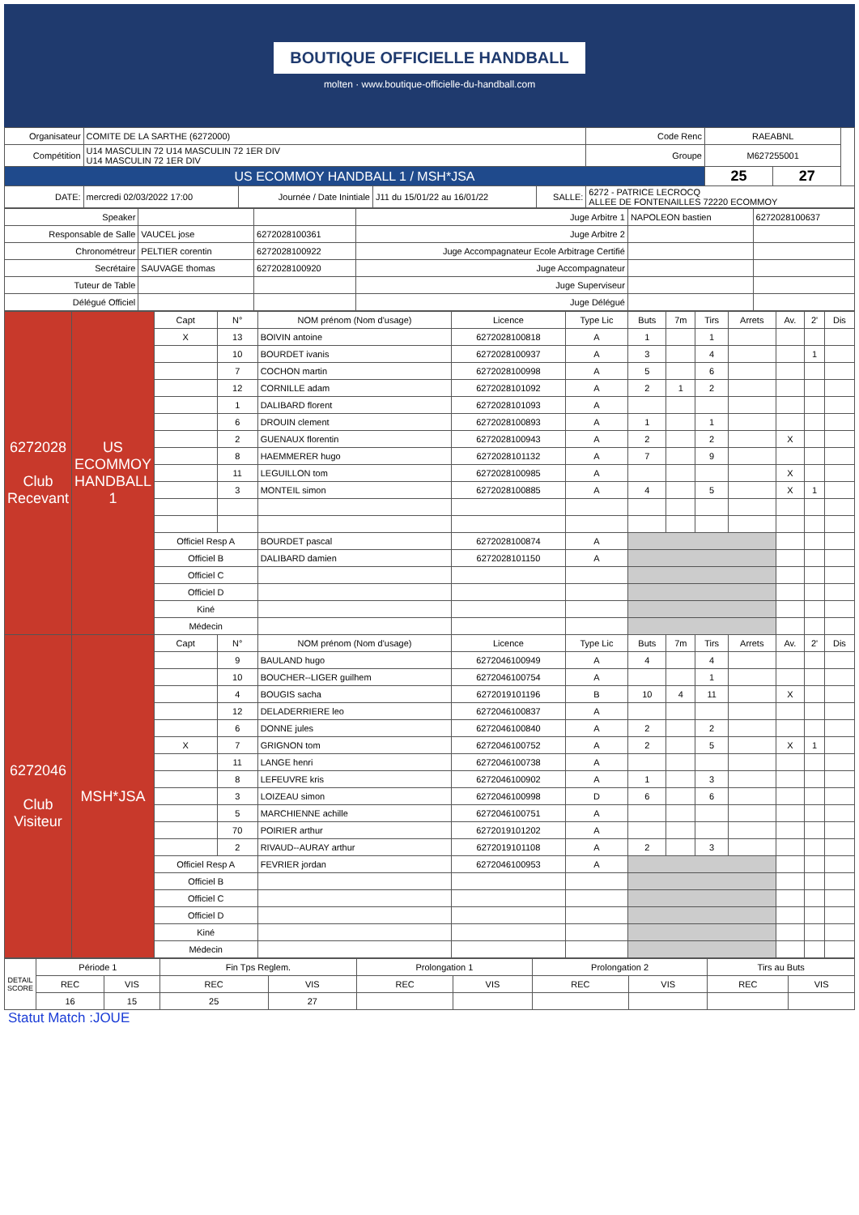BOUTIQUE OFFICIELLE HANDBALL
molten · www.boutique-officielle-du-handball.com
| Organisateur | COMITE DE LA SARTHE (6272000) | | | | | Code Renc | RAEABNL | | |
| Compétition | U14 MASCULIN 72 U14 MASCULIN 72 1ER DIV U14 MASCULIN 72 1ER DIV | | | | | Groupe | M627255001 | | |
| US ECOMMOY HANDBALL 1 / MSH*JSA | | | | | | | 25 | 27 | |
| DATE: | mercredi 02/03/2022 17:00 | Journée / Date Inintiale | J11 du 15/01/22 au 16/01/22 | SALLE: | 6272 - PATRICE LECROCQ ALLEE DE FONTENAILLES 72220 ECOMMOY | | | | |
| Speaker | | | Juge Arbitre 1 | NAPOLEON bastien | 6272028100637 |
| Responsable de Salle | VAUCEL jose | 6272028100361 | Juge Arbitre 2 | | |
| Chronométreur | PELTIER corentin | 6272028100922 | Juge Accompagnateur Ecole Arbitrage Certifié | | |
| Secrétaire | SAUVAGE thomas | 6272028100920 | Juge Accompagnateur | | |
| Tuteur de Table | | | Juge Superviseur | | |
| Délégué Officiel | | | Juge Délégué | | |
| 6272028 Club Recevant | US ECOMMOY HANDBALL 1 | Capt | N° | NOM prénom (Nom d'usage) | Licence | Type Lic | Buts | 7m | Tirs | Arrets | Av. | 2' | Dis |
| | | X | 13 | BOIVIN antoine | 6272028100818 | A | 1 | | 1 | | | | |
| | | | 10 | BOURDET ivanis | 6272028100937 | A | 3 | | 4 | | | 1 | |
| | | | 7 | COCHON martin | 6272028100998 | A | 5 | | 6 | | | | |
| | | | 12 | CORNILLE adam | 6272028101092 | A | 2 | 1 | 2 | | | | |
| | | | 1 | DALIBARD florent | 6272028101093 | A | | | | | | | |
| | | | 6 | DROUIN clement | 6272028100893 | A | 1 | | 1 | | | | |
| | | | 2 | GUENAUX florentin | 6272028100943 | A | 2 | | 2 | | X | | |
| | | | 8 | HAEMMERER hugo | 6272028101132 | A | 7 | | 9 | | | | |
| | | | 11 | LEGUILLON tom | 6272028100985 | A | | | | | X | | |
| | | | 3 | MONTEIL simon | 6272028100885 | A | 4 | | 5 | | X | 1 | |
| | | Officiel Resp A | | BOURDET pascal | 6272028100874 | A | | | | | | | |
| | | Officiel B | | DALIBARD damien | 6272028101150 | A | | | | | | | |
| | | Officiel C | | | | | | | | | | | |
| | | Officiel D | | | | | | | | | | | |
| | | Kiné | | | | | | | | | | | |
| | | Médecin | | | | | | | | | | | |
| 6272046 Club Visiteur | MSH*JSA | Capt | N° | NOM prénom (Nom d'usage) | Licence | Type Lic | Buts | 7m | Tirs | Arrets | Av. | 2' | Dis |
| | | | 9 | BAULAND hugo | 6272046100949 | A | 4 | | 4 | | | | |
| | | | 10 | BOUCHER--LIGER guilhem | 6272046100754 | A | | | 1 | | | | |
| | | | 4 | BOUGIS sacha | 6272019101196 | B | 10 | 4 | 11 | | X | | |
| | | | 12 | DELADERRIERE leo | 6272046100837 | A | | | | | | | |
| | | | 6 | DONNE jules | 6272046100840 | A | 2 | | 2 | | | | |
| | | X | 7 | GRIGNON tom | 6272046100752 | A | 2 | | 5 | | X | 1 | |
| | | | 11 | LANGE henri | 6272046100738 | A | | | | | | | |
| | | | 8 | LEFEUVRE kris | 6272046100902 | A | 1 | | 3 | | | | |
| | | | 3 | LOIZEAU simon | 6272046100998 | D | 6 | | 6 | | | | |
| | | | 5 | MARCHIENNE achille | 6272046100751 | A | | | | | | | |
| | | | 70 | POIRIER arthur | 6272019101202 | A | | | | | | | |
| | | | 2 | RIVAUD--AURAY arthur | 6272019101108 | A | 2 | | 3 | | | | |
| | | Officiel Resp A | | FEVRIER jordan | 6272046100953 | A | | | | | | | |
| | | Officiel B | | | | | | | | | | | |
| | | Officiel C | | | | | | | | | | | |
| | | Officiel D | | | | | | | | | | | |
| | | Kiné | | | | | | | | | | | |
| | | Médecin | | | | | | | | | | | |
| DETAIL SCORE | Période 1 | | Fin Tps Reglem. | | Prolongation 1 | | Prolongation 2 | | Tirs au Buts | |
| | REC | VIS | REC | VIS | REC | VIS | REC | VIS | REC | VIS |
| | 16 | 15 | 25 | 27 | | | | | | |
Statut Match :JOUE